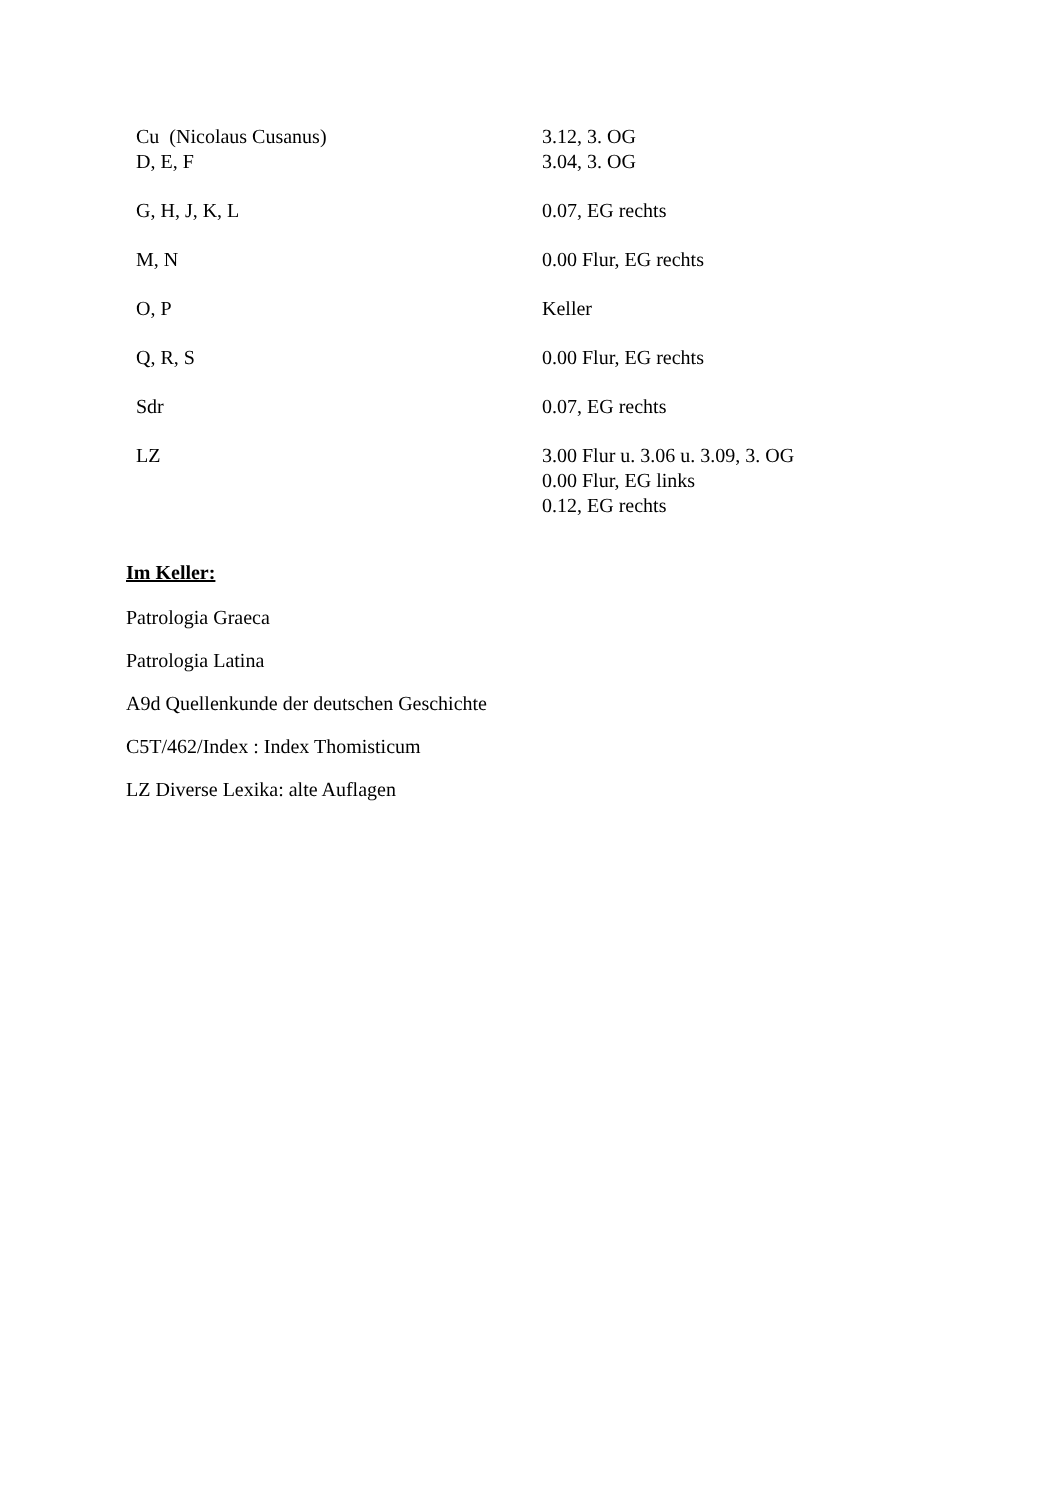| Cu (Nicolaus Cusanus) | 3.12, 3. OG |
| D, E, F | 3.04, 3. OG |
| G, H, J, K, L | 0.07, EG rechts |
| M, N | 0.00 Flur, EG rechts |
| O, P | Keller |
| Q, R, S | 0.00 Flur, EG rechts |
| Sdr | 0.07, EG rechts |
| LZ | 3.00 Flur u. 3.06 u. 3.09, 3. OG 0.00 Flur, EG links 0.12, EG rechts |
Im Keller:
Patrologia Graeca
Patrologia Latina
A9d Quellenkunde der deutschen Geschichte
C5T/462/Index : Index Thomisticum
LZ Diverse Lexika: alte Auflagen